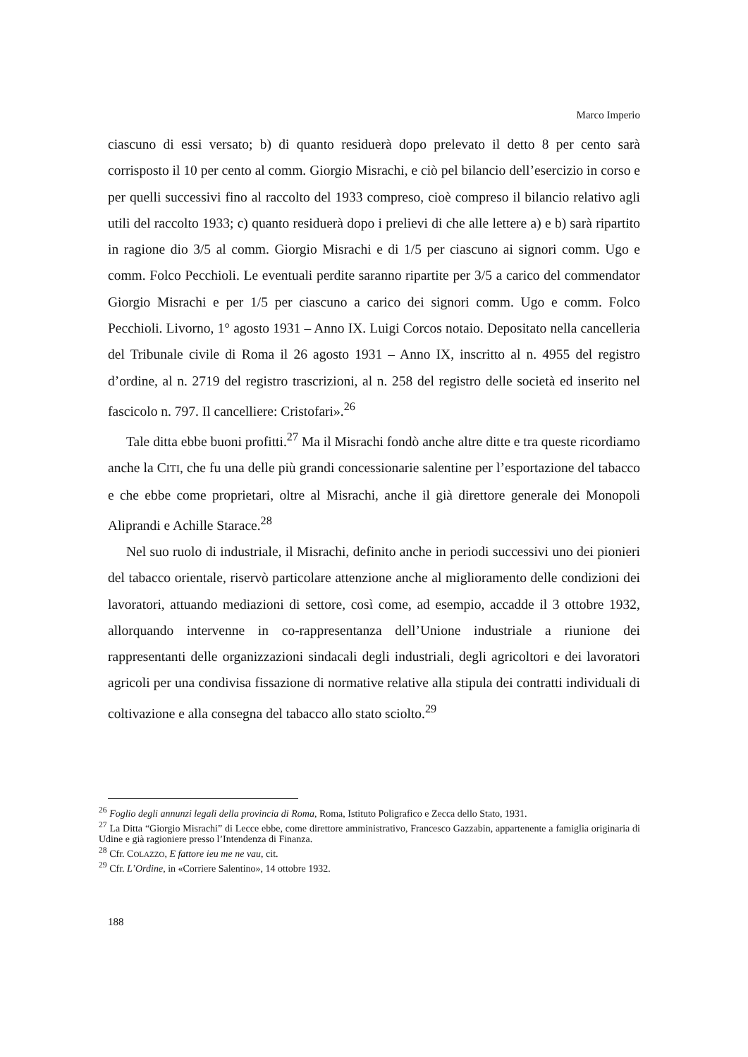Marco Imperio
ciascuno di essi versato; b) di quanto residuerà dopo prelevato il detto 8 per cento sarà corrisposto il 10 per cento al comm. Giorgio Misrachi, e ciò pel bilancio dell’esercizio in corso e per quelli successivi fino al raccolto del 1933 compreso, cioè compreso il bilancio relativo agli utili del raccolto 1933; c) quanto residuerà dopo i prelievi di che alle lettere a) e b) sarà ripartito in ragione dio 3/5 al comm. Giorgio Misrachi e di 1/5 per ciascuno ai signori comm. Ugo e comm. Folco Pecchioli. Le eventuali perdite saranno ripartite per 3/5 a carico del commendator Giorgio Misrachi e per 1/5 per ciascuno a carico dei signori comm. Ugo e comm. Folco Pecchioli. Livorno, 1° agosto 1931 – Anno IX. Luigi Corcos notaio. Depositato nella cancelleria del Tribunale civile di Roma il 26 agosto 1931 – Anno IX, inscritto al n. 4955 del registro d’ordine, al n. 2719 del registro trascrizioni, al n. 258 del registro delle società ed inserito nel fascicolo n. 797. Il cancelliere: Cristofari».<sup>26</sup>
Tale ditta ebbe buoni profitti.<sup>27</sup> Ma il Misrachi fondò anche altre ditte e tra queste ricordiamo anche la CITI, che fu una delle più grandi concessionarie salentine per l’esportazione del tabacco e che ebbe come proprietari, oltre al Misrachi, anche il già direttore generale dei Monopoli Aliprandi e Achille Starace.<sup>28</sup>
Nel suo ruolo di industriale, il Misrachi, definito anche in periodi successivi uno dei pionieri del tabacco orientale, riservò particolare attenzione anche al miglioramento delle condizioni dei lavoratori, attuando mediazioni di settore, così come, ad esempio, accadde il 3 ottobre 1932, allorquando intervenne in co-rappresentanza dell’Unione industriale a riunione dei rappresentanti delle organizzazioni sindacali degli industriali, degli agricoltori e dei lavoratori agricoli per una condivisa fissazione di normative relative alla stipula dei contratti individuali di coltivazione e alla consegna del tabacco allo stato sciolto.<sup>29</sup>
<sup>26</sup> Foglio degli annunzi legali della provincia di Roma, Roma, Istituto Poligrafico e Zecca dello Stato, 1931.
<sup>27</sup> La Ditta “Giorgio Misrachi” di Lecce ebbe, come direttore amministrativo, Francesco Gazzabin, appartenente a famiglia originaria di Udine e già ragioniere presso l’Intendenza di Finanza.
<sup>28</sup> Cfr. COLAZZO, E fattore ieu me ne vau, cit.
<sup>29</sup> Cfr. L’Ordine, in «Corriere Salentino», 14 ottobre 1932.
188